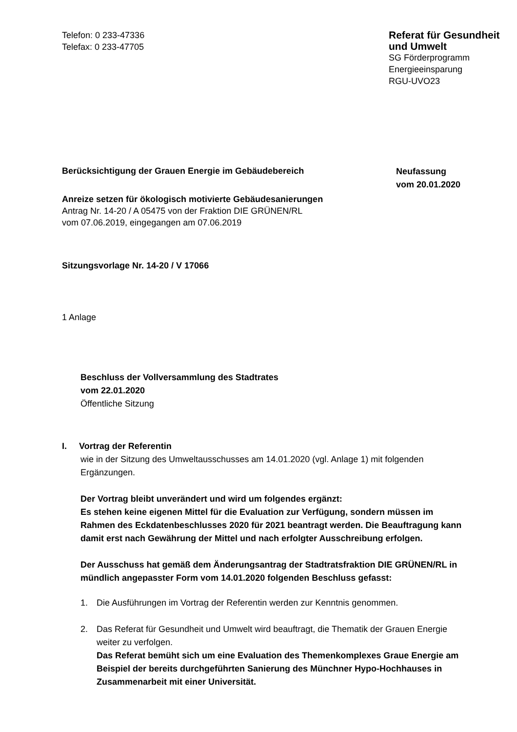Telefon: 0 233-47336
Telefax: 0 233-47705
Referat für Gesundheit
und Umwelt
SG Förderprogramm
Energieeinsparung
RGU-UVO23
Berücksichtigung der Grauen Energie im Gebäudebereich Neufassung
vom 20.01.2020
Anreize setzen für ökologisch motivierte Gebäudesanierungen
Antrag Nr. 14-20 / A 05475 von der Fraktion DIE GRÜNEN/RL
vom 07.06.2019, eingegangen am 07.06.2019
Sitzungsvorlage Nr. 14-20 / V 17066
1 Anlage
Beschluss der Vollversammlung des Stadtrates
vom 22.01.2020
Öffentliche Sitzung
I. Vortrag der Referentin
wie in der Sitzung des Umweltausschusses am 14.01.2020 (vgl. Anlage 1) mit folgenden Ergänzungen.
Der Vortrag bleibt unverändert und wird um folgendes ergänzt:
Es stehen keine eigenen Mittel für die Evaluation zur Verfügung, sondern müssen im Rahmen des Eckdatenbeschlusses 2020 für 2021 beantragt werden. Die Beauftragung kann damit erst nach Gewährung der Mittel und nach erfolgter Ausschreibung erfolgen.
Der Ausschuss hat gemäß dem Änderungsantrag der Stadtratsfraktion DIE GRÜNEN/RL in mündlich angepasster Form vom 14.01.2020 folgenden Beschluss gefasst:
1. Die Ausführungen im Vortrag der Referentin werden zur Kenntnis genommen.
2. Das Referat für Gesundheit und Umwelt wird beauftragt, die Thematik der Grauen Energie weiter zu verfolgen.
Das Referat bemüht sich um eine Evaluation des Themenkomplexes Graue Energie am Beispiel der bereits durchgeführten Sanierung des Münchner Hypo-Hochhauses in Zusammenarbeit mit einer Universität.